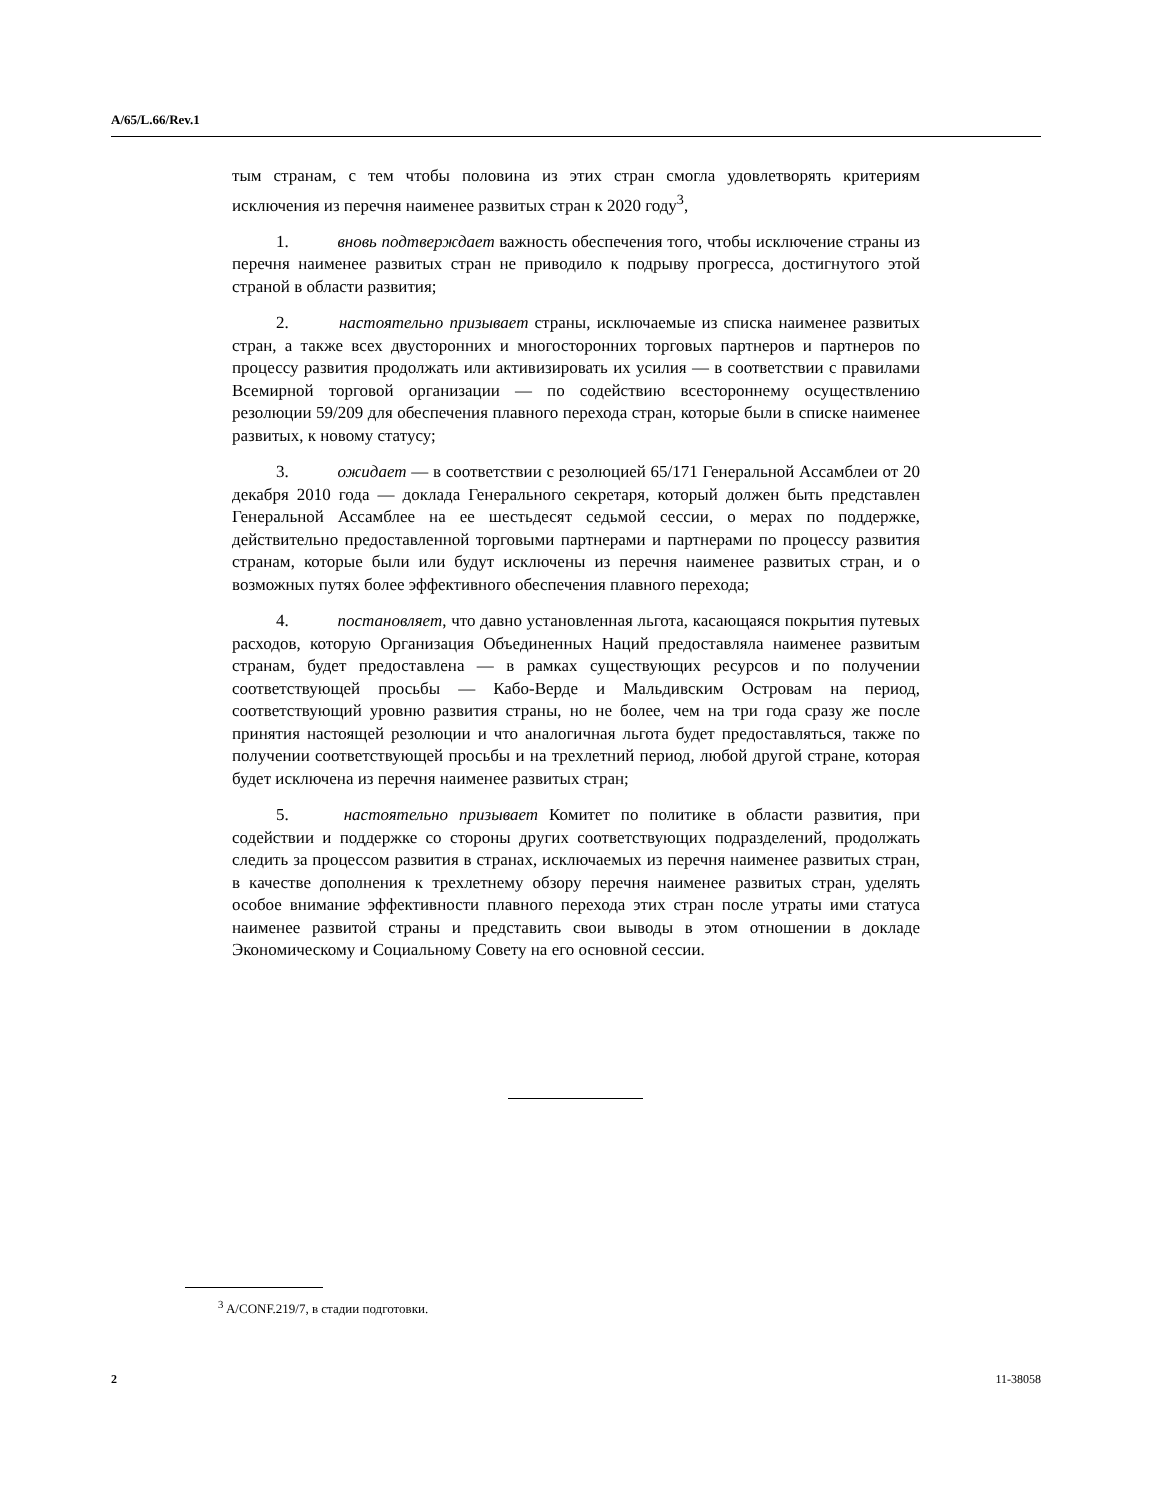A/65/L.66/Rev.1
тым странам, с тем чтобы половина из этих стран смогла удовлетворять критериям исключения из перечня наименее развитых стран к 2020 году<sup>3</sup>,
1. вновь подтверждает важность обеспечения того, чтобы исключение страны из перечня наименее развитых стран не приводило к подрыву прогресса, достигнутого этой страной в области развития;
2. настоятельно призывает страны, исключаемые из списка наименее развитых стран, а также всех двусторонних и многосторонних торговых партнеров и партнеров по процессу развития продолжать или активизировать их усилия — в соответствии с правилами Всемирной торговой организации — по содействию всестороннему осуществлению резолюции 59/209 для обеспечения плавного перехода стран, которые были в списке наименее развитых, к новому статусу;
3. ожидает — в соответствии с резолюцией 65/171 Генеральной Ассамблеи от 20 декабря 2010 года — доклада Генерального секретаря, который должен быть представлен Генеральной Ассамблее на ее шестьдесят седьмой сессии, о мерах по поддержке, действительно предоставленной торговыми партнерами и партнерами по процессу развития странам, которые были или будут исключены из перечня наименее развитых стран, и о возможных путях более эффективного обеспечения плавного перехода;
4. постановляет, что давно установленная льгота, касающаяся покрытия путевых расходов, которую Организация Объединенных Наций предоставляла наименее развитым странам, будет предоставлена — в рамках существующих ресурсов и по получении соответствующей просьбы — Кабо-Верде и Мальдивским Островам на период, соответствующий уровню развития страны, но не более, чем на три года сразу же после принятия настоящей резолюции и что аналогичная льгота будет предоставляться, также по получении соответствующей просьбы и на трехлетний период, любой другой стране, которая будет исключена из перечня наименее развитых стран;
5. настоятельно призывает Комитет по политике в области развития, при содействии и поддержке со стороны других соответствующих подразделений, продолжать следить за процессом развития в странах, исключаемых из перечня наименее развитых стран, в качестве дополнения к трехлетнему обзору перечня наименее развитых стран, уделять особое внимание эффективности плавного перехода этих стран после утраты ими статуса наименее развитой страны и представить свои выводы в этом отношении в докладе Экономическому и Социальному Совету на его основной сессии.
<sup>3</sup> A/CONF.219/7, в стадии подготовки.
2 11-38058